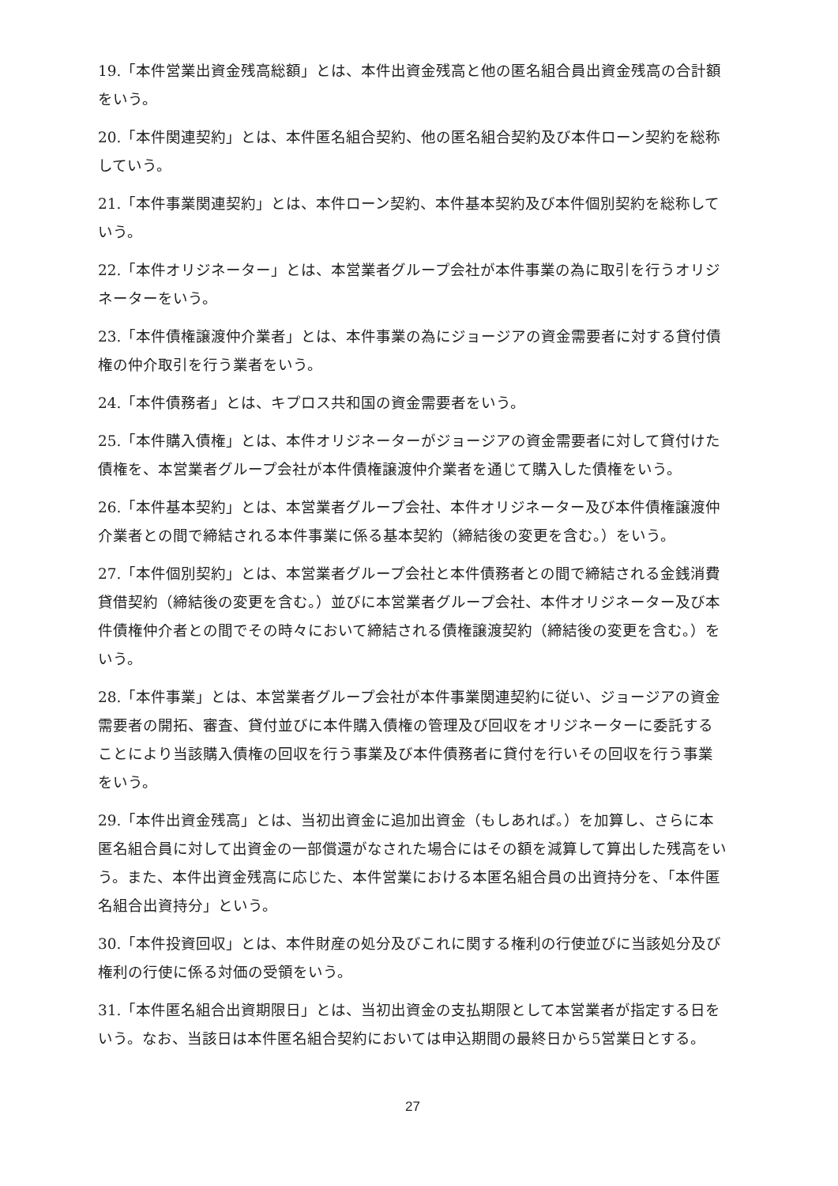19.「本件営業出資金残高総額」とは、本件出資金残高と他の匿名組合員出資金残高の合計額をいう。
20.「本件関連契約」とは、本件匿名組合契約、他の匿名組合契約及び本件ローン契約を総称していう。
21.「本件事業関連契約」とは、本件ローン契約、本件基本契約及び本件個別契約を総称していう。
22.「本件オリジネーター」とは、本営業者グループ会社が本件事業の為に取引を行うオリジネーターをいう。
23.「本件債権譲渡仲介業者」とは、本件事業の為にジョージアの資金需要者に対する貸付債権の仲介取引を行う業者をいう。
24.「本件債務者」とは、キプロス共和国の資金需要者をいう。
25.「本件購入債権」とは、本件オリジネーターがジョージアの資金需要者に対して貸付けた債権を、本営業者グループ会社が本件債権譲渡仲介業者を通じて購入した債権をいう。
26.「本件基本契約」とは、本営業者グループ会社、本件オリジネーター及び本件債権譲渡仲介業者との間で締結される本件事業に係る基本契約（締結後の変更を含む。）をいう。
27.「本件個別契約」とは、本営業者グループ会社と本件債務者との間で締結される金銭消費貸借契約（締結後の変更を含む。）並びに本営業者グループ会社、本件オリジネーター及び本件債権仲介者との間でその時々において締結される債権譲渡契約（締結後の変更を含む。）をいう。
28.「本件事業」とは、本営業者グループ会社が本件事業関連契約に従い、ジョージアの資金需要者の開拓、審査、貸付並びに本件購入債権の管理及び回収をオリジネーターに委託することにより当該購入債権の回収を行う事業及び本件債務者に貸付を行いその回収を行う事業をいう。
29.「本件出資金残高」とは、当初出資金に追加出資金（もしあれば。）を加算し、さらに本匿名組合員に対して出資金の一部償還がなされた場合にはその額を減算して算出した残高をいう。また、本件出資金残高に応じた、本件営業における本匿名組合員の出資持分を、「本件匿名組合出資持分」という。
30.「本件投資回収」とは、本件財産の処分及びこれに関する権利の行使並びに当該処分及び権利の行使に係る対価の受領をいう。
31.「本件匿名組合出資期限日」とは、当初出資金の支払期限として本営業者が指定する日をいう。なお、当該日は本件匿名組合契約においては申込期間の最終日から5営業日とする。
27